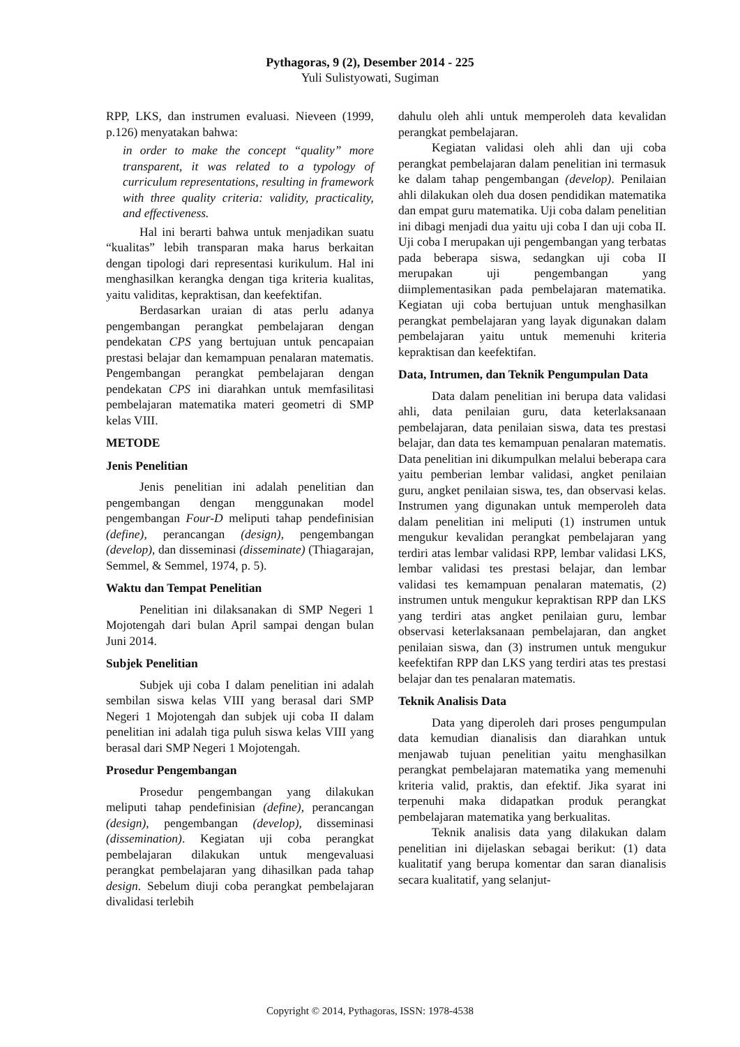Pythagoras, 9 (2), Desember 2014 - 225
Yuli Sulistyowati, Sugiman
RPP, LKS, dan instrumen evaluasi. Nieveen (1999, p.126) menyatakan bahwa:
in order to make the concept “quality” more transparent, it was related to a typology of curriculum representations, resulting in framework with three quality criteria: validity, practicality, and effectiveness.
Hal ini berarti bahwa untuk menjadikan suatu “kualitas” lebih transparan maka harus berkaitan dengan tipologi dari representasi kurikulum. Hal ini menghasilkan kerangka dengan tiga kriteria kualitas, yaitu validitas, kepraktisan, dan keefektifan.
Berdasarkan uraian di atas perlu adanya pengembangan perangkat pembelajaran dengan pendekatan CPS yang bertujuan untuk pencapaian prestasi belajar dan kemampuan penalaran matematis. Pengembangan perangkat pembelajaran dengan pendekatan CPS ini diarahkan untuk memfasilitasi pembelajaran matematika materi geometri di SMP kelas VIII.
METODE
Jenis Penelitian
Jenis penelitian ini adalah penelitian dan pengembangan dengan menggunakan model pengembangan Four-D meliputi tahap pendefinisian (define), perancangan (design), pengembangan (develop), dan disseminasi (disseminate) (Thiagarajan, Semmel, & Semmel, 1974, p. 5).
Waktu dan Tempat Penelitian
Penelitian ini dilaksanakan di SMP Negeri 1 Mojotengah dari bulan April sampai dengan bulan Juni 2014.
Subjek Penelitian
Subjek uji coba I dalam penelitian ini adalah sembilan siswa kelas VIII yang berasal dari SMP Negeri 1 Mojotengah dan subjek uji coba II dalam penelitian ini adalah tiga puluh siswa kelas VIII yang berasal dari SMP Negeri 1 Mojotengah.
Prosedur Pengembangan
Prosedur pengembangan yang dilakukan meliputi tahap pendefinisian (define), perancangan (design), pengembangan (develop), disseminasi (dissemination). Kegiatan uji coba perangkat pembelajaran dilakukan untuk mengevaluasi perangkat pembelajaran yang dihasilkan pada tahap design. Sebelum diuji coba perangkat pembelajaran divalidasi terlebih
dahulu oleh ahli untuk memperoleh data kevalidan perangkat pembelajaran.
Kegiatan validasi oleh ahli dan uji coba perangkat pembelajaran dalam penelitian ini termasuk ke dalam tahap pengembangan (develop). Penilaian ahli dilakukan oleh dua dosen pendidikan matematika dan empat guru matematika. Uji coba dalam penelitian ini dibagi menjadi dua yaitu uji coba I dan uji coba II. Uji coba I merupakan uji pengembangan yang terbatas pada beberapa siswa, sedangkan uji coba II merupakan uji pengembangan yang diimplementasikan pada pembelajaran matematika. Kegiatan uji coba bertujuan untuk menghasilkan perangkat pembelajaran yang layak digunakan dalam pembelajaran yaitu untuk memenuhi kriteria kepraktisan dan keefektifan.
Data, Intrumen, dan Teknik Pengumpulan Data
Data dalam penelitian ini berupa data validasi ahli, data penilaian guru, data keterlaksanaan pembelajaran, data penilaian siswa, data tes prestasi belajar, dan data tes kemampuan penalaran matematis. Data penelitian ini dikumpulkan melalui beberapa cara yaitu pemberian lembar validasi, angket penilaian guru, angket penilaian siswa, tes, dan observasi kelas. Instrumen yang digunakan untuk memperoleh data dalam penelitian ini meliputi (1) instrumen untuk mengukur kevalidan perangkat pembelajaran yang terdiri atas lembar validasi RPP, lembar validasi LKS, lembar validasi tes prestasi belajar, dan lembar validasi tes kemampuan penalaran matematis, (2) instrumen untuk mengukur kepraktisan RPP dan LKS yang terdiri atas angket penilaian guru, lembar observasi keterlaksanaan pembelajaran, dan angket penilaian siswa, dan (3) instrumen untuk mengukur keefektifan RPP dan LKS yang terdiri atas tes prestasi belajar dan tes penalaran matematis.
Teknik Analisis Data
Data yang diperoleh dari proses pengumpulan data kemudian dianalisis dan diarahkan untuk menjawab tujuan penelitian yaitu menghasilkan perangkat pembelajaran matematika yang memenuhi kriteria valid, praktis, dan efektif. Jika syarat ini terpenuhi maka didapatkan produk perangkat pembelajaran matematika yang berkualitas.
Teknik analisis data yang dilakukan dalam penelitian ini dijelaskan sebagai berikut: (1) data kualitatif yang berupa komentar dan saran dianalisis secara kualitatif, yang selanjut-
Copyright © 2014, Pythagoras, ISSN: 1978-4538